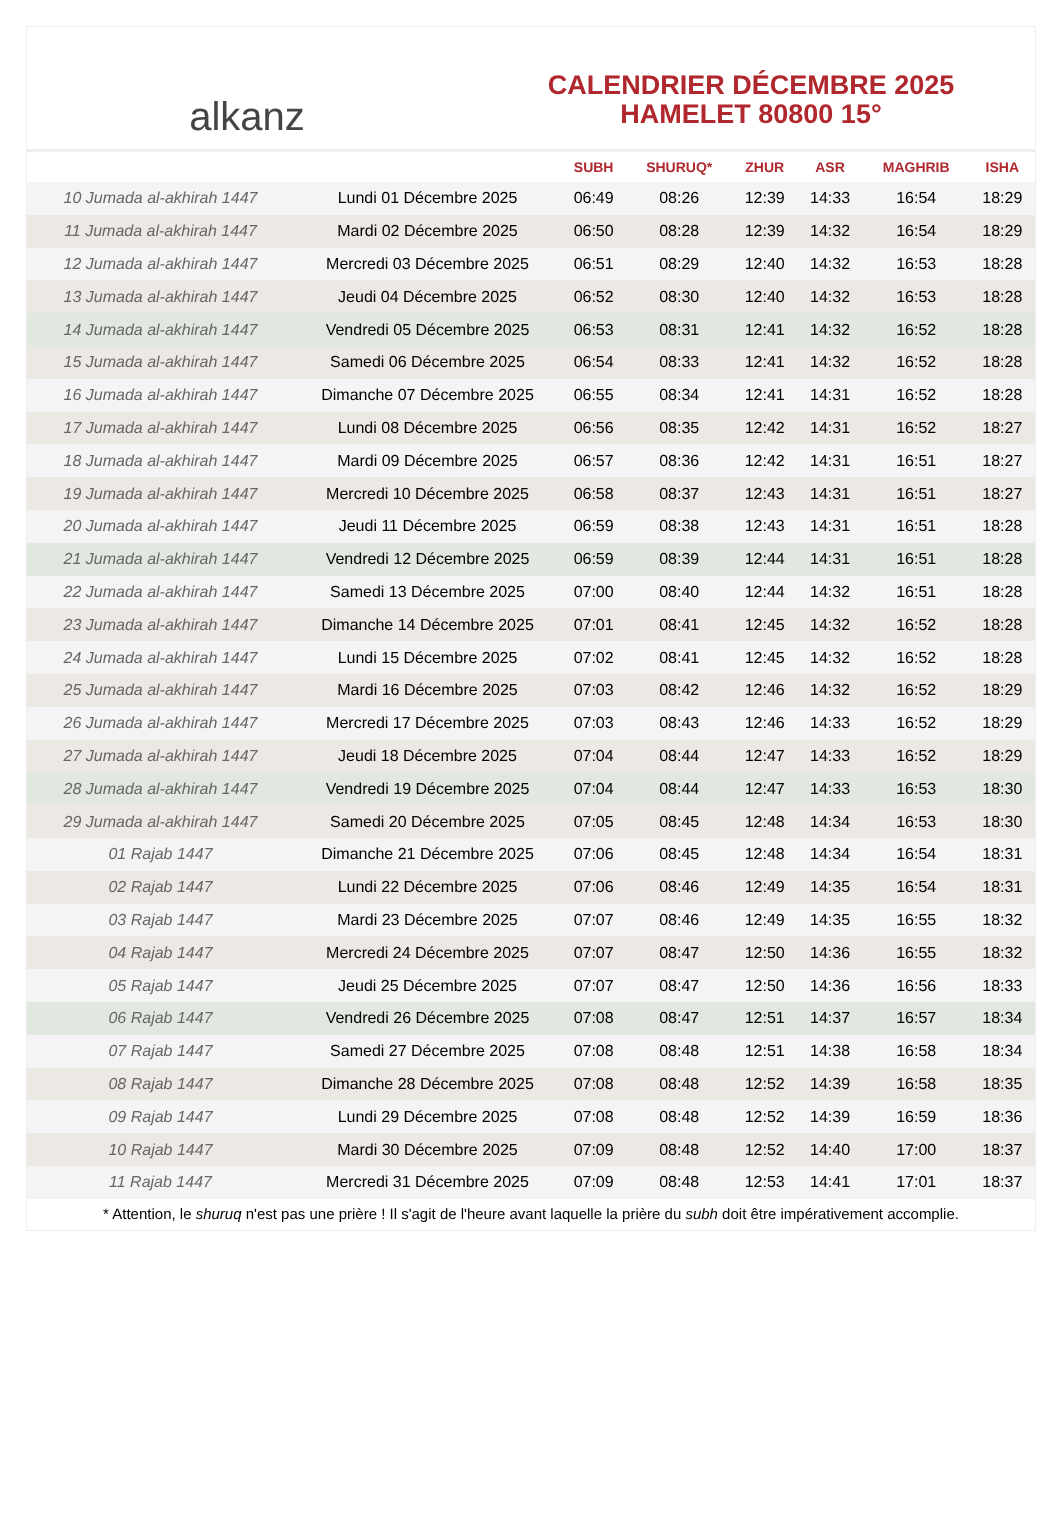alkanz
CALENDRIER DÉCEMBRE 2025
HAMELET 80800 15°
| | | SUBH | SHURUQ* | ZHUR | ASR | MAGHRIB | ISHA |
| --- | --- | --- | --- | --- | --- | --- | --- |
| 10 Jumada al-akhirah 1447 | Lundi 01 Décembre 2025 | 06:49 | 08:26 | 12:39 | 14:33 | 16:54 | 18:29 |
| 11 Jumada al-akhirah 1447 | Mardi 02 Décembre 2025 | 06:50 | 08:28 | 12:39 | 14:32 | 16:54 | 18:29 |
| 12 Jumada al-akhirah 1447 | Mercredi 03 Décembre 2025 | 06:51 | 08:29 | 12:40 | 14:32 | 16:53 | 18:28 |
| 13 Jumada al-akhirah 1447 | Jeudi 04 Décembre 2025 | 06:52 | 08:30 | 12:40 | 14:32 | 16:53 | 18:28 |
| 14 Jumada al-akhirah 1447 | Vendredi 05 Décembre 2025 | 06:53 | 08:31 | 12:41 | 14:32 | 16:52 | 18:28 |
| 15 Jumada al-akhirah 1447 | Samedi 06 Décembre 2025 | 06:54 | 08:33 | 12:41 | 14:32 | 16:52 | 18:28 |
| 16 Jumada al-akhirah 1447 | Dimanche 07 Décembre 2025 | 06:55 | 08:34 | 12:41 | 14:31 | 16:52 | 18:28 |
| 17 Jumada al-akhirah 1447 | Lundi 08 Décembre 2025 | 06:56 | 08:35 | 12:42 | 14:31 | 16:52 | 18:27 |
| 18 Jumada al-akhirah 1447 | Mardi 09 Décembre 2025 | 06:57 | 08:36 | 12:42 | 14:31 | 16:51 | 18:27 |
| 19 Jumada al-akhirah 1447 | Mercredi 10 Décembre 2025 | 06:58 | 08:37 | 12:43 | 14:31 | 16:51 | 18:27 |
| 20 Jumada al-akhirah 1447 | Jeudi 11 Décembre 2025 | 06:59 | 08:38 | 12:43 | 14:31 | 16:51 | 18:28 |
| 21 Jumada al-akhirah 1447 | Vendredi 12 Décembre 2025 | 06:59 | 08:39 | 12:44 | 14:31 | 16:51 | 18:28 |
| 22 Jumada al-akhirah 1447 | Samedi 13 Décembre 2025 | 07:00 | 08:40 | 12:44 | 14:32 | 16:51 | 18:28 |
| 23 Jumada al-akhirah 1447 | Dimanche 14 Décembre 2025 | 07:01 | 08:41 | 12:45 | 14:32 | 16:52 | 18:28 |
| 24 Jumada al-akhirah 1447 | Lundi 15 Décembre 2025 | 07:02 | 08:41 | 12:45 | 14:32 | 16:52 | 18:28 |
| 25 Jumada al-akhirah 1447 | Mardi 16 Décembre 2025 | 07:03 | 08:42 | 12:46 | 14:32 | 16:52 | 18:29 |
| 26 Jumada al-akhirah 1447 | Mercredi 17 Décembre 2025 | 07:03 | 08:43 | 12:46 | 14:33 | 16:52 | 18:29 |
| 27 Jumada al-akhirah 1447 | Jeudi 18 Décembre 2025 | 07:04 | 08:44 | 12:47 | 14:33 | 16:52 | 18:29 |
| 28 Jumada al-akhirah 1447 | Vendredi 19 Décembre 2025 | 07:04 | 08:44 | 12:47 | 14:33 | 16:53 | 18:30 |
| 29 Jumada al-akhirah 1447 | Samedi 20 Décembre 2025 | 07:05 | 08:45 | 12:48 | 14:34 | 16:53 | 18:30 |
| 01 Rajab 1447 | Dimanche 21 Décembre 2025 | 07:06 | 08:45 | 12:48 | 14:34 | 16:54 | 18:31 |
| 02 Rajab 1447 | Lundi 22 Décembre 2025 | 07:06 | 08:46 | 12:49 | 14:35 | 16:54 | 18:31 |
| 03 Rajab 1447 | Mardi 23 Décembre 2025 | 07:07 | 08:46 | 12:49 | 14:35 | 16:55 | 18:32 |
| 04 Rajab 1447 | Mercredi 24 Décembre 2025 | 07:07 | 08:47 | 12:50 | 14:36 | 16:55 | 18:32 |
| 05 Rajab 1447 | Jeudi 25 Décembre 2025 | 07:07 | 08:47 | 12:50 | 14:36 | 16:56 | 18:33 |
| 06 Rajab 1447 | Vendredi 26 Décembre 2025 | 07:08 | 08:47 | 12:51 | 14:37 | 16:57 | 18:34 |
| 07 Rajab 1447 | Samedi 27 Décembre 2025 | 07:08 | 08:48 | 12:51 | 14:38 | 16:58 | 18:34 |
| 08 Rajab 1447 | Dimanche 28 Décembre 2025 | 07:08 | 08:48 | 12:52 | 14:39 | 16:58 | 18:35 |
| 09 Rajab 1447 | Lundi 29 Décembre 2025 | 07:08 | 08:48 | 12:52 | 14:39 | 16:59 | 18:36 |
| 10 Rajab 1447 | Mardi 30 Décembre 2025 | 07:09 | 08:48 | 12:52 | 14:40 | 17:00 | 18:37 |
| 11 Rajab 1447 | Mercredi 31 Décembre 2025 | 07:09 | 08:48 | 12:53 | 14:41 | 17:01 | 18:37 |
* Attention, le shuruq n'est pas une prière ! Il s'agit de l'heure avant laquelle la prière du subh doit être impérativement accomplie.